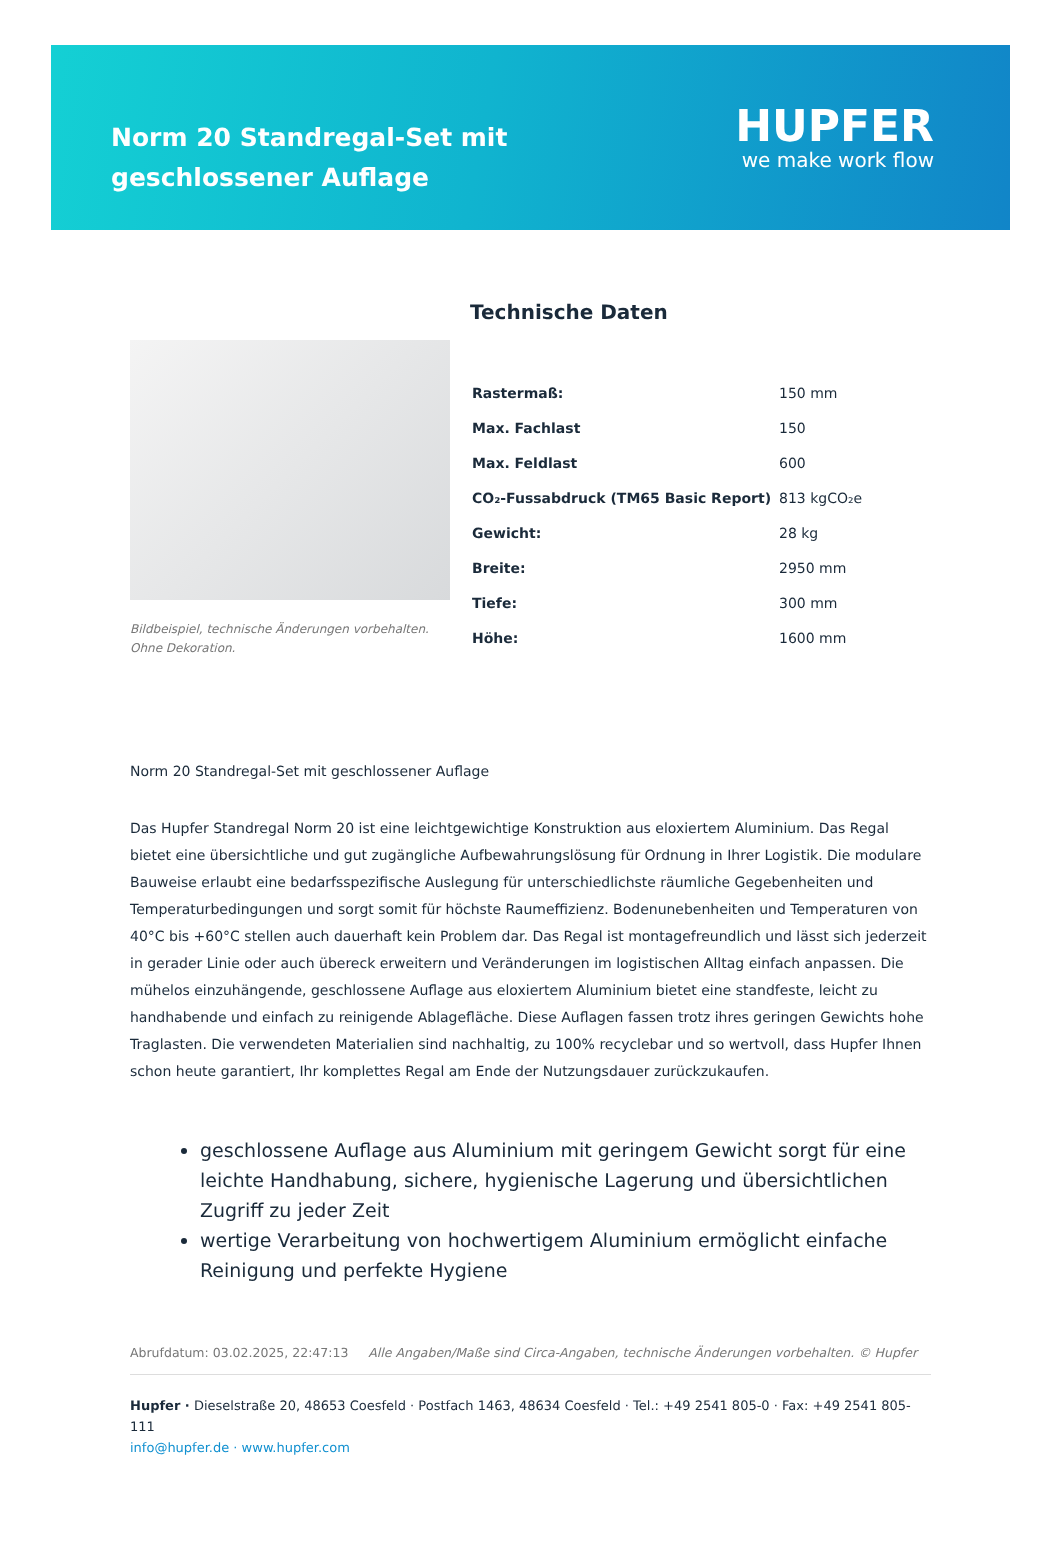Norm 20 Standregal-Set mit geschlossener Auflage
HUPFER
we make work flow
Bildbeispiel, technische Änderungen vorbehalten.
Ohne Dekoration.
Technische Daten
| Rastermaß: | 150 mm |
| Max. Fachlast | 150 |
| Max. Feldlast | 600 |
| CO₂-Fussabdruck (TM65 Basic Report) | 813 kgCO₂e |
| Gewicht: | 28 kg |
| Breite: | 2950 mm |
| Tiefe: | 300 mm |
| Höhe: | 1600 mm |
Norm 20 Standregal-Set mit geschlossener Auflage
Das Hupfer Standregal Norm 20 ist eine leichtgewichtige Konstruktion aus eloxiertem Aluminium. Das Regal bietet eine übersichtliche und gut zugängliche Aufbewahrungslösung für Ordnung in Ihrer Logistik. Die modulare Bauweise erlaubt eine bedarfsspezifische Auslegung für unterschiedlichste räumliche Gegebenheiten und Temperaturbedingungen und sorgt somit für höchste Raumeffizienz. Bodenunebenheiten und Temperaturen von 40°C bis +60°C stellen auch dauerhaft kein Problem dar. Das Regal ist montagefreundlich und lässt sich jederzeit in gerader Linie oder auch übereck erweitern und Veränderungen im logistischen Alltag einfach anpassen. Die mühelos einzuhängende, geschlossene Auflage aus eloxiertem Aluminium bietet eine standfeste, leicht zu handhabende und einfach zu reinigende Ablagefläche. Diese Auflagen fassen trotz ihres geringen Gewichts hohe Traglasten. Die verwendeten Materialien sind nachhaltig, zu 100% recyclebar und so wertvoll, dass Hupfer Ihnen schon heute garantiert, Ihr komplettes Regal am Ende der Nutzungsdauer zurückzukaufen.
geschlossene Auflage aus Aluminium mit geringem Gewicht sorgt für eine leichte Handhabung, sichere, hygienische Lagerung und übersichtlichen Zugriff zu jeder Zeit
wertige Verarbeitung von hochwertigem Aluminium ermöglicht einfache Reinigung und perfekte Hygiene
Abrufdatum: 03.02.2025, 22:47:13 Alle Angaben/Maße sind Circa-Angaben, technische Änderungen vorbehalten. © Hupfer
Hupfer · Dieselstraße 20, 48653 Coesfeld · Postfach 1463, 48634 Coesfeld · Tel.: +49 2541 805-0 · Fax: +49 2541 805-111
info@hupfer.de · www.hupfer.com